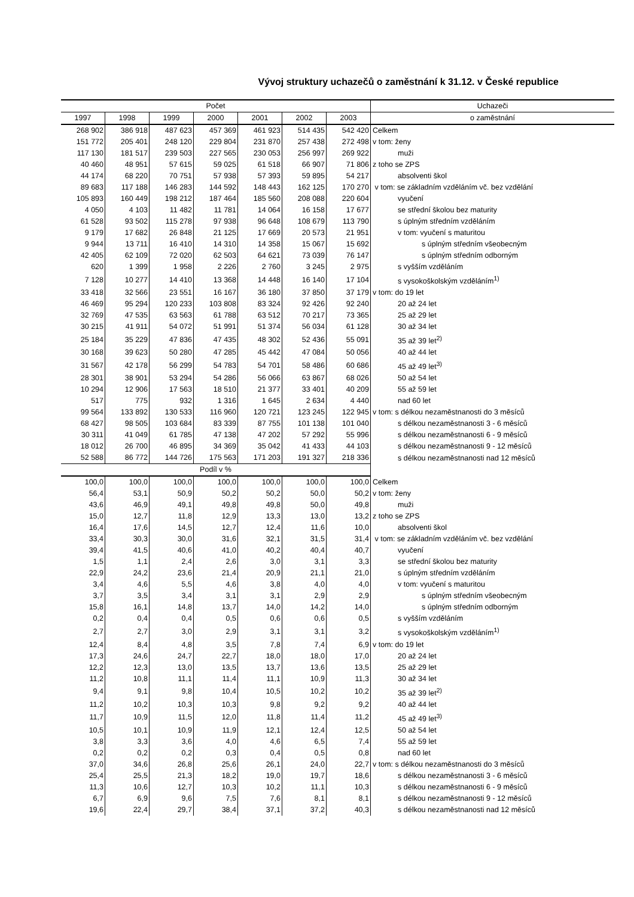Vývoj struktury uchazečů o zaměstnání k 31.12. v České republice
| Počet | | | | | | | Uchazeči |
| --- | --- | --- | --- | --- | --- | --- | --- |
| 1997 | 1998 | 1999 | 2000 | 2001 | 2002 | 2003 | o zaměstnání |
| 268 902 | 386 918 | 487 623 | 457 369 | 461 923 | 514 435 | 542 420 | Celkem |
| 151 772 | 205 401 | 248 120 | 229 804 | 231 870 | 257 438 | 272 498 | v tom: ženy |
| 117 130 | 181 517 | 239 503 | 227 565 | 230 053 | 256 997 | 269 922 | muži |
| 40 460 | 48 951 | 57 615 | 59 025 | 61 518 | 66 907 | 71 806 | z toho se ZPS |
| 44 174 | 68 220 | 70 751 | 57 938 | 57 393 | 59 895 | 54 217 | absolventi škol |
| 89 683 | 117 188 | 146 283 | 144 592 | 148 443 | 162 125 | 170 270 | v tom: se základním vzděláním vč. bez vzdělání |
| 105 893 | 160 449 | 198 212 | 187 464 | 185 560 | 208 088 | 220 604 | vyučení |
| 4 050 | 4 103 | 11 482 | 11 781 | 14 064 | 16 158 | 17 677 | se střední školou bez maturity |
| 61 528 | 93 502 | 115 278 | 97 938 | 96 648 | 108 679 | 113 790 | s úplným středním vzděláním |
| 9 179 | 17 682 | 26 848 | 21 125 | 17 669 | 20 573 | 21 951 | v tom: vyučení s maturitou |
| 9 944 | 13 711 | 16 410 | 14 310 | 14 358 | 15 067 | 15 692 | s úplným středním všeobecným |
| 42 405 | 62 109 | 72 020 | 62 503 | 64 621 | 73 039 | 76 147 | s úplným středním odborným |
| 620 | 1 399 | 1 958 | 2 226 | 2 760 | 3 245 | 2 975 | s vyšším vzděláním |
| 7 128 | 10 277 | 14 410 | 13 368 | 14 448 | 16 140 | 17 104 | s vysokoškolským vzděláním<sup>1)</sup> |
| 33 418 | 32 566 | 23 551 | 16 167 | 36 180 | 37 850 | 37 179 | v tom: do 19 let |
| 46 469 | 95 294 | 120 233 | 103 808 | 83 324 | 92 426 | 92 240 | 20 až 24 let |
| 32 769 | 47 535 | 63 563 | 61 788 | 63 512 | 70 217 | 73 365 | 25 až 29 let |
| 30 215 | 41 911 | 54 072 | 51 991 | 51 374 | 56 034 | 61 128 | 30 až 34 let |
| 25 184 | 35 229 | 47 836 | 47 435 | 48 302 | 52 436 | 55 091 | 35 až 39 let<sup>2)</sup> |
| 30 168 | 39 623 | 50 280 | 47 285 | 45 442 | 47 084 | 50 056 | 40 až 44 let |
| 31 567 | 42 178 | 56 299 | 54 783 | 54 701 | 58 486 | 60 686 | 45 až 49 let<sup>3)</sup> |
| 28 301 | 38 901 | 53 294 | 54 286 | 56 066 | 63 867 | 68 026 | 50 až 54 let |
| 10 294 | 12 906 | 17 563 | 18 510 | 21 377 | 33 401 | 40 209 | 55 až 59 let |
| 517 | 775 | 932 | 1 316 | 1 645 | 2 634 | 4 440 | nad 60 let |
| 99 564 | 133 892 | 130 533 | 116 960 | 120 721 | 123 245 | 122 945 | v tom: s délkou nezaměstnanosti do 3 měsíců |
| 68 427 | 98 505 | 103 684 | 83 339 | 87 755 | 101 138 | 101 040 | s délkou nezaměstnanosti 3 - 6 měsíců |
| 30 311 | 41 049 | 61 785 | 47 138 | 47 202 | 57 292 | 55 996 | s délkou nezaměstnanosti 6 - 9 měsíců |
| 18 012 | 26 700 | 46 895 | 34 369 | 35 042 | 41 433 | 44 103 | s délkou nezaměstnanosti 9 - 12 měsíců |
| 52 588 | 86 772 | 144 726 | 175 563 | 171 203 | 191 327 | 218 336 | s délkou nezaměstnanosti nad 12 měsíců |
| Podíl v % | | | | | | | |
| 100,0 | 100,0 | 100,0 | 100,0 | 100,0 | 100,0 | 100,0 | Celkem |
| 56,4 | 53,1 | 50,9 | 50,2 | 50,2 | 50,0 | 50,2 | v tom: ženy |
| 43,6 | 46,9 | 49,1 | 49,8 | 49,8 | 50,0 | 49,8 | muži |
| 15,0 | 12,7 | 11,8 | 12,9 | 13,3 | 13,0 | 13,2 | z toho se ZPS |
| 16,4 | 17,6 | 14,5 | 12,7 | 12,4 | 11,6 | 10,0 | absolventi škol |
| 33,4 | 30,3 | 30,0 | 31,6 | 32,1 | 31,5 | 31,4 | v tom: se základním vzděláním vč. bez vzdělání |
| 39,4 | 41,5 | 40,6 | 41,0 | 40,2 | 40,4 | 40,7 | vyučení |
| 1,5 | 1,1 | 2,4 | 2,6 | 3,0 | 3,1 | 3,3 | se střední školou bez maturity |
| 22,9 | 24,2 | 23,6 | 21,4 | 20,9 | 21,1 | 21,0 | s úplným středním vzděláním |
| 3,4 | 4,6 | 5,5 | 4,6 | 3,8 | 4,0 | 4,0 | v tom: vyučení s maturitou |
| 3,7 | 3,5 | 3,4 | 3,1 | 3,1 | 2,9 | 2,9 | s úplným středním všeobecným |
| 15,8 | 16,1 | 14,8 | 13,7 | 14,0 | 14,2 | 14,0 | s úplným středním odborným |
| 0,2 | 0,4 | 0,4 | 0,5 | 0,6 | 0,6 | 0,5 | s vyšším vzděláním |
| 2,7 | 2,7 | 3,0 | 2,9 | 3,1 | 3,1 | 3,2 | s vysokoškolským vzděláním<sup>1)</sup> |
| 12,4 | 8,4 | 4,8 | 3,5 | 7,8 | 7,4 | 6,9 | v tom: do 19 let |
| 17,3 | 24,6 | 24,7 | 22,7 | 18,0 | 18,0 | 17,0 | 20 až 24 let |
| 12,2 | 12,3 | 13,0 | 13,5 | 13,7 | 13,6 | 13,5 | 25 až 29 let |
| 11,2 | 10,8 | 11,1 | 11,4 | 11,1 | 10,9 | 11,3 | 30 až 34 let |
| 9,4 | 9,1 | 9,8 | 10,4 | 10,5 | 10,2 | 10,2 | 35 až 39 let<sup>2)</sup> |
| 11,2 | 10,2 | 10,3 | 10,3 | 9,8 | 9,2 | 9,2 | 40 až 44 let |
| 11,7 | 10,9 | 11,5 | 12,0 | 11,8 | 11,4 | 11,2 | 45 až 49 let<sup>3)</sup> |
| 10,5 | 10,1 | 10,9 | 11,9 | 12,1 | 12,4 | 12,5 | 50 až 54 let |
| 3,8 | 3,3 | 3,6 | 4,0 | 4,6 | 6,5 | 7,4 | 55 až 59 let |
| 0,2 | 0,2 | 0,2 | 0,3 | 0,4 | 0,5 | 0,8 | nad 60 let |
| 37,0 | 34,6 | 26,8 | 25,6 | 26,1 | 24,0 | 22,7 | v tom: s délkou nezaměstnanosti do 3 měsíců |
| 25,4 | 25,5 | 21,3 | 18,2 | 19,0 | 19,7 | 18,6 | s délkou nezaměstnanosti 3 - 6 měsíců |
| 11,3 | 10,6 | 12,7 | 10,3 | 10,2 | 11,1 | 10,3 | s délkou nezaměstnanosti 6 - 9 měsíců |
| 6,7 | 6,9 | 9,6 | 7,5 | 7,6 | 8,1 | 8,1 | s délkou nezaměstnanosti 9 - 12 měsíců |
| 19,6 | 22,4 | 29,7 | 38,4 | 37,1 | 37,2 | 40,3 | s délkou nezaměstnanosti nad 12 měsíců |